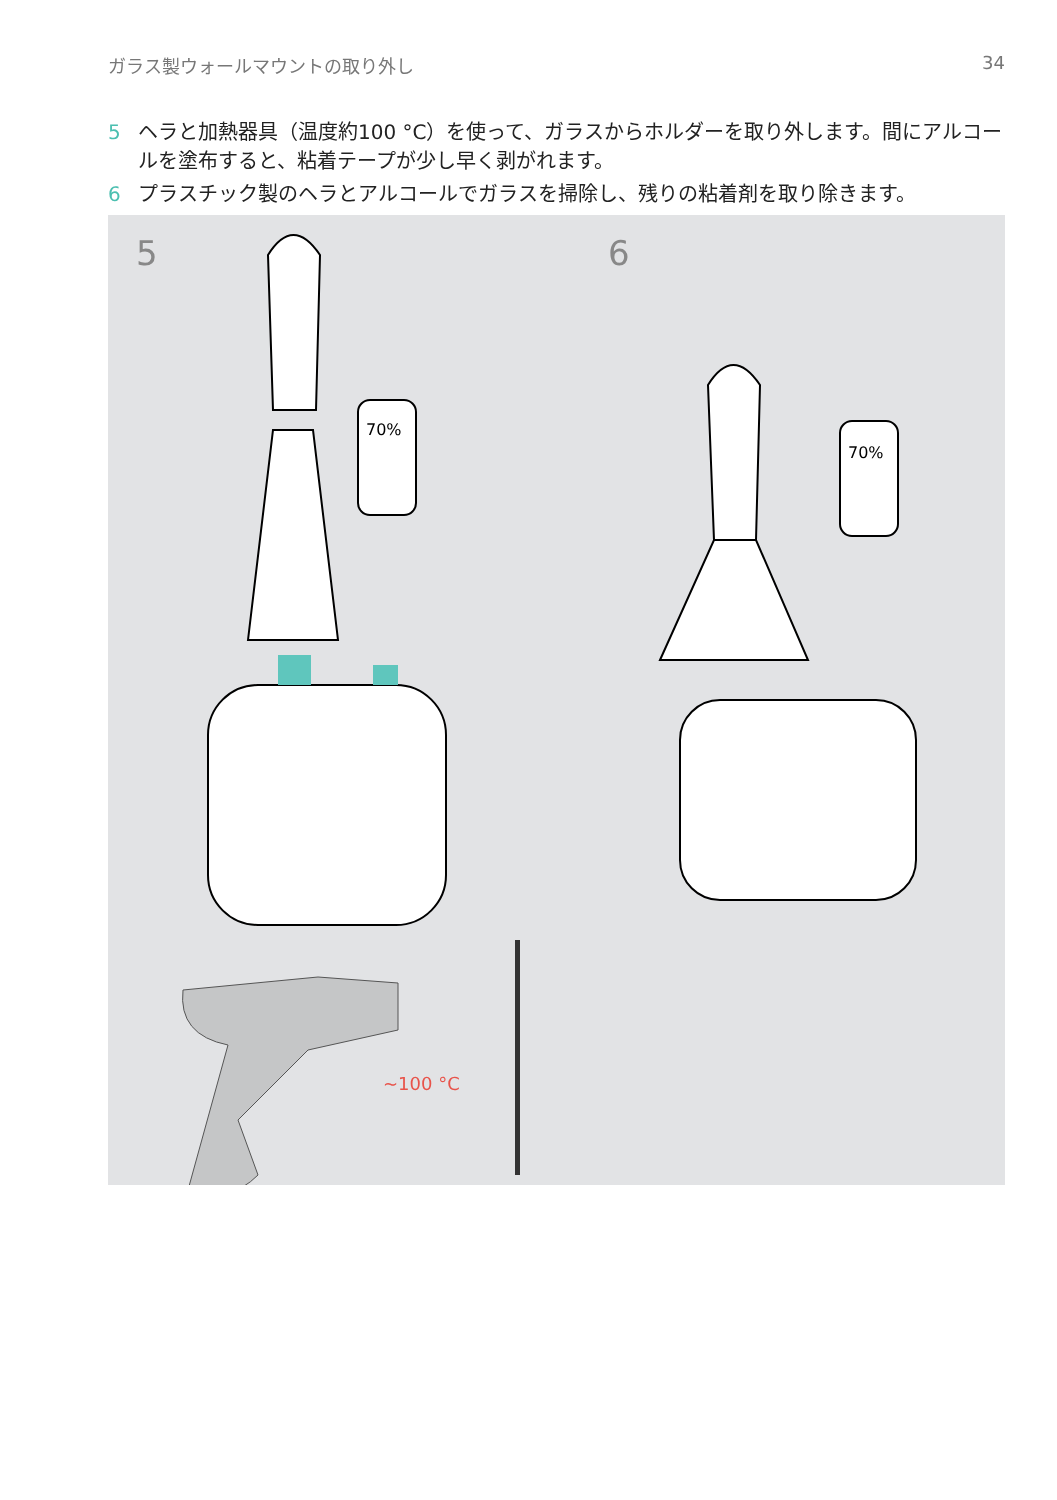ガラス製ウォールマウントの取り外し 34
5 ヘラと加熱器具（温度約100 °C）を使って、ガラスからホルダーを取り外します。間にアルコールを塗布すると、粘着テープが少し早く剥がれます。
6 プラスチック製のヘラとアルコールでガラスを掃除し、残りの粘着剤を取り除きます。
5 6
70%
~100 °C
70%